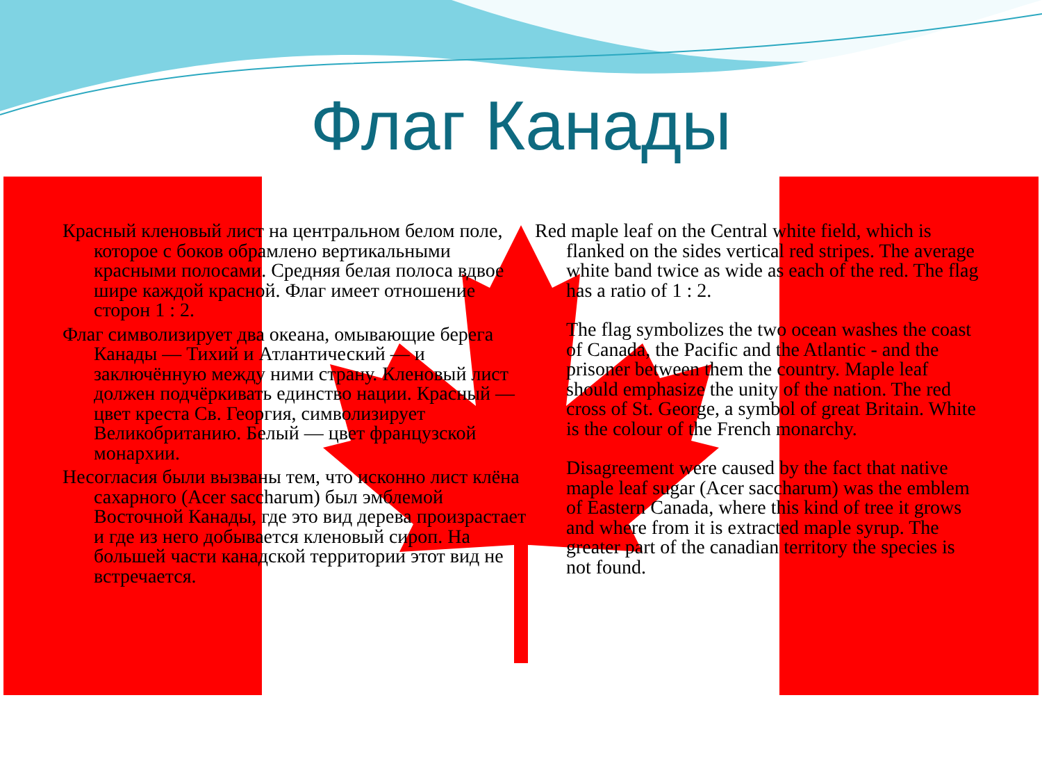Флаг Канады
Красный кленовый лист на центральном белом поле, которое с боков обрамлено вертикальными красными полосами. Средняя белая полоса вдвое шире каждой красной. Флаг имеет отношение сторон 1 : 2.
Флаг символизирует два океана, омывающие берега
Канады — Тихий и Атлантический — и заключённую между ними страну. Кленовый лист должен подчёркивать единство нации. Красный — цвет креста Св. Георгия, символизирует Великобританию. Белый — цвет французской монархии.
Несогласия были вызваны тем, что исконно лист клёна сахарного (Acer saccharum) был эмблемой Восточной Канады, где это вид дерева произрастает и где из него добывается кленовый сироп. На большей части канадской территории этот вид не встречается.
Red maple leaf on the Central white field, which is flanked on the sides vertical red stripes. The average white band twice as wide as each of the red. The flag has a ratio of 1 : 2.
The flag symbolizes the two ocean washes the coast of Canada, the Pacific and the Atlantic - and the prisoner between them the country. Maple leaf should emphasize the unity of the nation. The red cross of St. George, a symbol of great Britain. White is the colour of the French monarchy.
Disagreement were caused by the fact that native maple leaf sugar (Acer saccharum) was the emblem of Eastern Canada, where this kind of tree it grows and where from it is extracted maple syrup. The greater part of the canadian territory the species is not found.